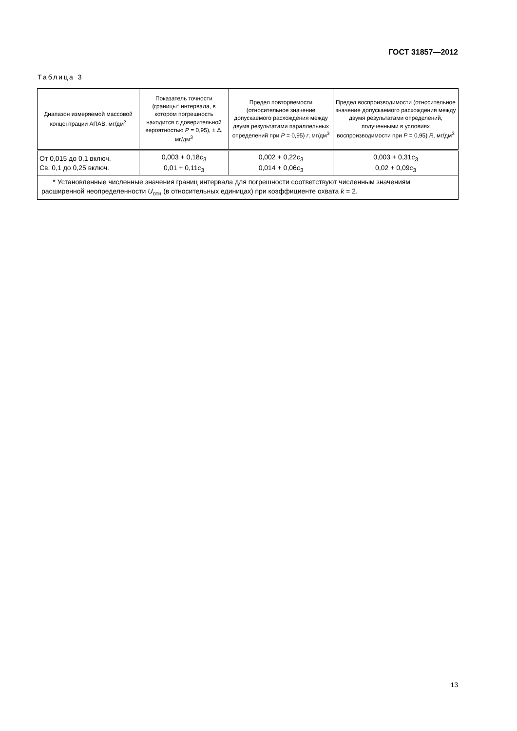ГОСТ 31857—2012
Таблица 3
| Диапазон измеряемой массовой концентрации АПАВ, мг/дм<sup>3</sup> | Показатель точности (границы* интервала, в котором погрешность находится с доверительной вероятностью P = 0,95), ± Δ, мг/дм<sup>3</sup> | Предел повторяемости (относительное значение допускаемого расхождения между двумя результатами параллельных определений при P = 0,95) r , мг/дм<sup>3</sup> | Предел воспроизводимости (относительное значение допускаемого расхождения между двумя результатами определений, полученными в условиях воспроизводимости при P = 0,95) R , мг/дм<sup>3</sup> |
| --- | --- | --- | --- |
| От 0,015 до 0,1 включ. Св. 0,1 до 0,25 включ. | 0,003 + 0,18 c<sub>3</sub> 0,01 + 0,11 c<sub>3</sub> | 0,002 + 0,22 c<sub>3</sub> 0,014 + 0,06 c<sub>3</sub> | 0,003 + 0,31 c<sub>3</sub> 0,02 + 0,09 c<sub>3</sub> |
| * Установленные численные значения границ интервала для погрешности соответствуют численным значениям расширенной неопределенности U<sub>отн</sub> (в относительных единицах) при коэффициенте охвата k = 2. | | | |
13